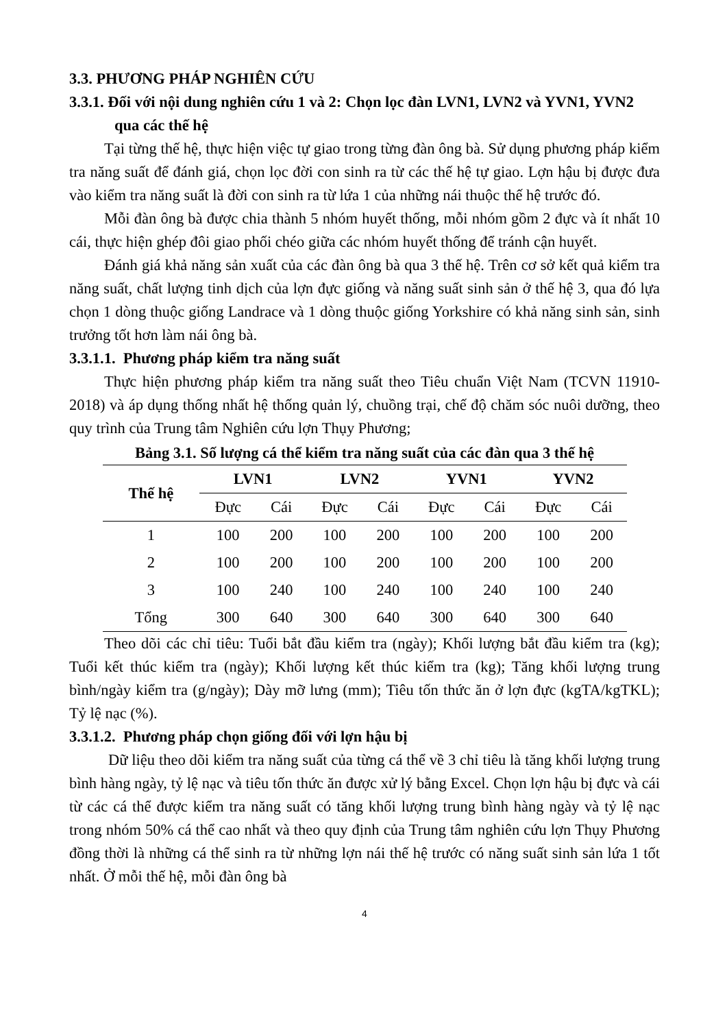3.3. PHƯƠNG PHÁP NGHIÊN CỨU
3.3.1. Đối với nội dung nghiên cứu 1 và 2: Chọn lọc đàn LVN1, LVN2 và YVN1, YVN2 qua các thế hệ
Tại từng thế hệ, thực hiện việc tự giao trong từng đàn ông bà. Sử dụng phương pháp kiểm tra năng suất để đánh giá, chọn lọc đời con sinh ra từ các thế hệ tự giao. Lợn hậu bị được đưa vào kiểm tra năng suất là đời con sinh ra từ lứa 1 của những nái thuộc thế hệ trước đó.
Mỗi đàn ông bà được chia thành 5 nhóm huyết thống, mỗi nhóm gồm 2 đực và ít nhất 10 cái, thực hiện ghép đôi giao phối chéo giữa các nhóm huyết thống để tránh cận huyết.
Đánh giá khả năng sản xuất của các đàn ông bà qua 3 thế hệ. Trên cơ sở kết quả kiểm tra năng suất, chất lượng tinh dịch của lợn đực giống và năng suất sinh sản ở thế hệ 3, qua đó lựa chọn 1 dòng thuộc giống Landrace và 1 dòng thuộc giống Yorkshire có khả năng sinh sản, sinh trưởng tốt hơn làm nái ông bà.
3.3.1.1. Phương pháp kiểm tra năng suất
Thực hiện phương pháp kiểm tra năng suất theo Tiêu chuẩn Việt Nam (TCVN 11910-2018) và áp dụng thống nhất hệ thống quản lý, chuồng trại, chế độ chăm sóc nuôi dưỡng, theo quy trình của Trung tâm Nghiên cứu lợn Thụy Phương;
Bảng 3.1. Số lượng cá thể kiểm tra năng suất của các đàn qua 3 thế hệ
| Thế hệ | LVN1 | | LVN2 | | YVN1 | | YVN2 | |
| --- | --- | --- | --- | --- | --- | --- | --- | --- |
| | Đực | Cái | Đực | Cái | Đực | Cái | Đực | Cái |
| 1 | 100 | 200 | 100 | 200 | 100 | 200 | 100 | 200 |
| 2 | 100 | 200 | 100 | 200 | 100 | 200 | 100 | 200 |
| 3 | 100 | 240 | 100 | 240 | 100 | 240 | 100 | 240 |
| Tổng | 300 | 640 | 300 | 640 | 300 | 640 | 300 | 640 |
Theo dõi các chỉ tiêu: Tuổi bắt đầu kiểm tra (ngày); Khối lượng bắt đầu kiểm tra (kg); Tuổi kết thúc kiểm tra (ngày); Khối lượng kết thúc kiểm tra (kg); Tăng khối lượng trung bình/ngày kiểm tra (g/ngày); Dày mỡ lưng (mm); Tiêu tốn thức ăn ở lợn đực (kgTA/kgTKL); Tỷ lệ nạc (%).
3.3.1.2. Phương pháp chọn giống đối với lợn hậu bị
Dữ liệu theo dõi kiểm tra năng suất của từng cá thể về 3 chỉ tiêu là tăng khối lượng trung bình hàng ngày, tỷ lệ nạc và tiêu tốn thức ăn được xử lý bằng Excel. Chọn lợn hậu bị đực và cái từ các cá thể được kiểm tra năng suất có tăng khối lượng trung bình hàng ngày và tỷ lệ nạc trong nhóm 50% cá thể cao nhất và theo quy định của Trung tâm nghiên cứu lợn Thụy Phương đồng thời là những cá thể sinh ra từ những lợn nái thế hệ trước có năng suất sinh sản lứa 1 tốt nhất. Ở mỗi thế hệ, mỗi đàn ông bà
4